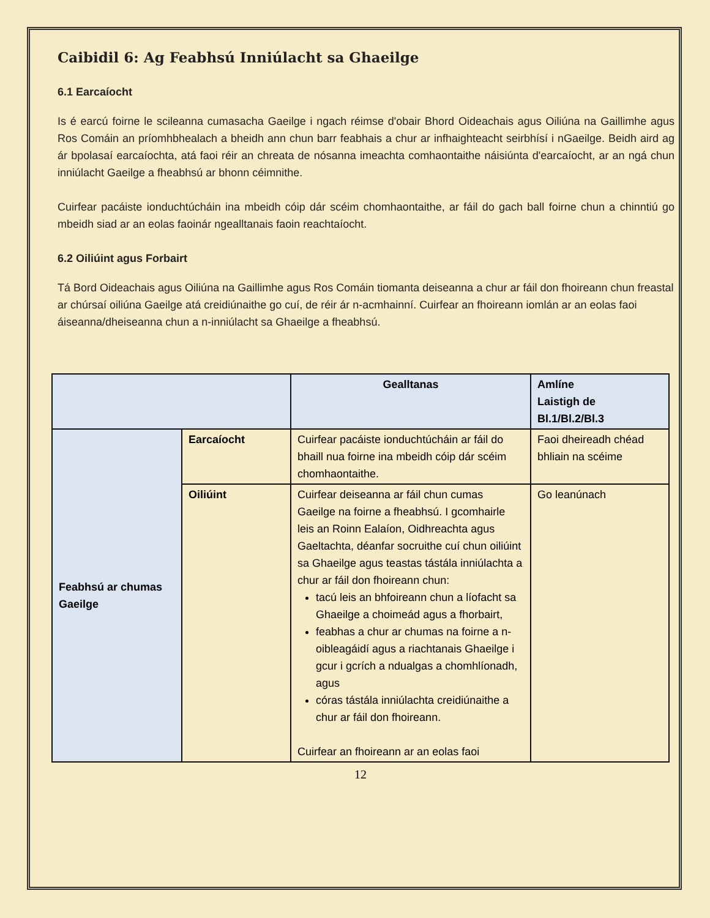Caibidil 6: Ag Feabhsú Inniúlacht sa Ghaeilge
6.1 Earcaíocht
Is é earcú foirne le scileanna cumasacha Gaeilge i ngach réimse d'obair Bhord Oideachais agus Oiliúna na Gaillimhe agus Ros Comáin an príomhbhealach a bheidh ann chun barr feabhais a chur ar infhaighteacht seirbhísí i nGaeilge. Beidh aird ag ár bpolasaí earcaíochta, atá faoi réir an chreata de nósanna imeachta comhaontaithe náisiúnta d'earcaíocht, ar an ngá chun inniúlacht Gaeilge a fheabhsú ar bhonn céimnithe.
Cuirfear pacáiste ionduchtúcháin ina mbeidh cóip dár scéim chomhaontaithe, ar fáil do gach ball foirne chun a chinntiú go mbeidh siad ar an eolas faoinár ngealltanais faoin reachtaíocht.
6.2 Oiliúint agus Forbairt
Tá Bord Oideachais agus Oiliúna na Gaillimhe agus Ros Comáin tiomanta deiseanna a chur ar fáil don fhoireann chun freastal ar chúrsaí oiliúna Gaeilge atá creidiúnaithe go cuí, de réir ár n-acmhainní. Cuirfear an fhoireann iomlán ar an eolas faoi áiseanna/dheiseanna chun a n-inniúlacht sa Ghaeilge a fheabhsú.
| | | Gealltanas | Amlíne Laistigh de Bl.1/Bl.2/Bl.3 |
| --- | --- | --- | --- |
| Feabhsú ar chumas Gaeilge | Earcaíocht | Cuirfear pacáiste ionduchtúcháin ar fáil do bhaill nua foirne ina mbeidh cóip dár scéim chomhaontaithe. | Faoi dheireadh chéad bhliain na scéime |
| | Oiliúint | Cuirfear deiseanna ar fáil chun cumas Gaeilge na foirne a fheabhsú. I gcomhairle leis an Roinn Ealaíon, Oidhreachta agus Gaeltachta, déanfar socruithe cuí chun oiliúint sa Ghaeilge agus teastas tástála inniúlachta a chur ar fáil don fhoireann chun: tacú leis an bhfoireann chun a líofacht sa Ghaeilge a choimeád agus a fhorbairt, feabhas a chur ar chumas na foirne a n-oibleagáidí agus a riachtanais Ghaeilge i gcur i gcrích a ndualgas a chomhlíonadh, agus córas tástála inniúlachta creidiúnaithe a chur ar fáil don fhoireann. Cuirfear an fhoireann ar an eolas faoi | Go leanúnach |
12